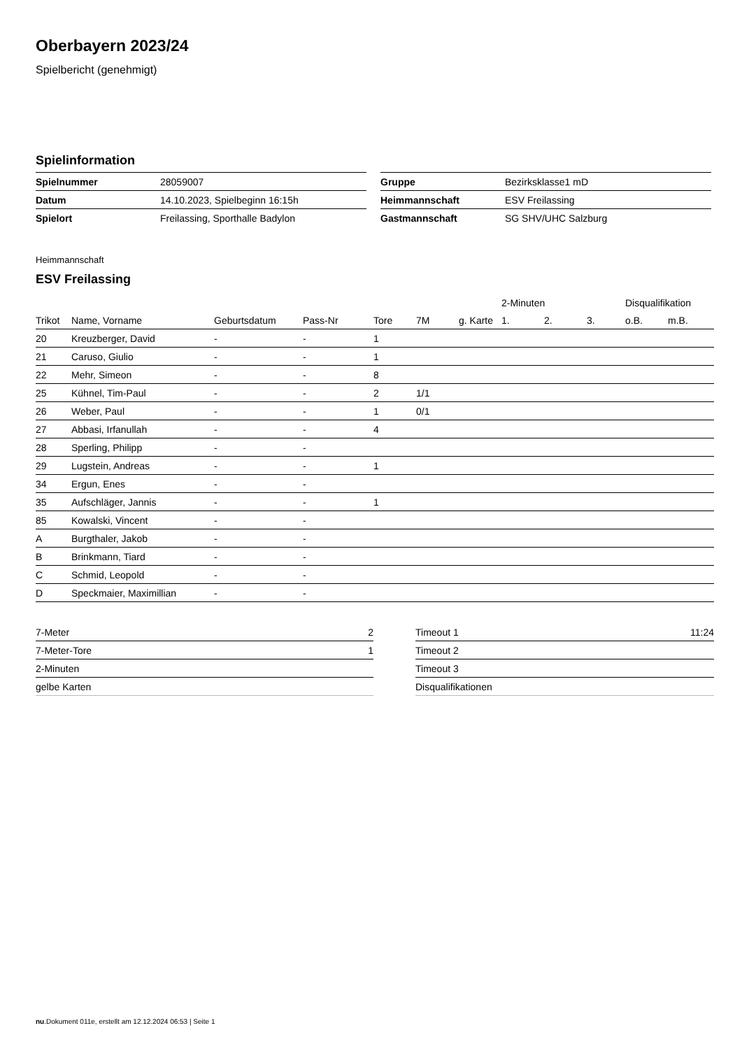Oberbayern 2023/24
Spielbericht (genehmigt)
Spielinformation
| Spielnummer | 28059007 |
| Datum | 14.10.2023, Spielbeginn 16:15h |
| Spielort | Freilassing, Sporthalle Badylon |
| Gruppe | Bezirksklasse1 mD |
| Heimmannschaft | ESV Freilassing |
| Gastmannschaft | SG SHV/UHC Salzburg |
Heimmannschaft
ESV Freilassing
| | | | | | | | 2-Minuten | | | Disqualifikation | |
| --- | --- | --- | --- | --- | --- | --- | --- | --- | --- | --- | --- |
| Trikot | Name, Vorname | Geburtsdatum | Pass-Nr | Tore | 7M | g. Karte | 1. | 2. | 3. | o.B. | m.B. |
| 20 | Kreuzberger, David | - | - | 1 | | | | | | | |
| 21 | Caruso, Giulio | - | - | 1 | | | | | | | |
| 22 | Mehr, Simeon | - | - | 8 | | | | | | | |
| 25 | Kühnel, Tim-Paul | - | - | 2 | 1/1 | | | | | | |
| 26 | Weber, Paul | - | - | 1 | 0/1 | | | | | | |
| 27 | Abbasi, Irfanullah | - | - | 4 | | | | | | | |
| 28 | Sperling, Philipp | - | - | | | | | | | | |
| 29 | Lugstein, Andreas | - | - | 1 | | | | | | | |
| 34 | Ergun, Enes | - | - | | | | | | | | |
| 35 | Aufschläger, Jannis | - | - | 1 | | | | | | | |
| 85 | Kowalski, Vincent | - | - | | | | | | | | |
| A | Burgthaler, Jakob | - | - | | | | | | | | |
| B | Brinkmann, Tiard | - | - | | | | | | | | |
| C | Schmid, Leopold | - | - | | | | | | | | |
| D | Speckmaier, Maximillian | - | - | | | | | | | | |
| 7-Meter | 2 |
| 7-Meter-Tore | 1 |
| 2-Minuten | |
| gelbe Karten | |
| Timeout 1 | 11:24 |
| Timeout 2 | |
| Timeout 3 | |
| Disqualifikationen | |
nu.Dokument 011e, erstellt am 12.12.2024 06:53 | Seite 1